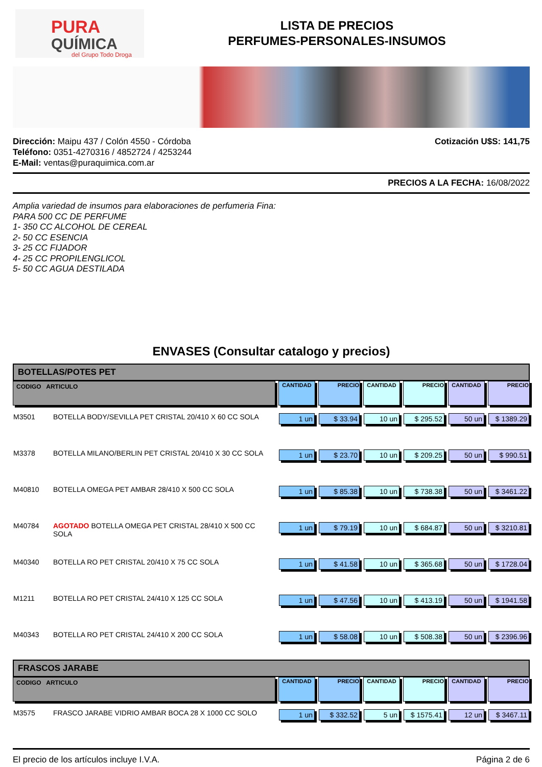PURA
QUÍMICA
del Grupo Todo Droga
LISTA DE PRECIOS
PERFUMES-PERSONALES-INSUMOS
Dirección: Maipu 437 / Colón 4550 - Córdoba
Teléfono: 0351-4270316 / 4852724 / 4253244
E-Mail: ventas@puraquimica.com.ar
Cotización U$S: 141,75
PRECIOS A LA FECHA: 16/08/2022
Amplia variedad de insumos para elaboraciones de perfumeria Fina:
PARA 500 CC DE PERFUME
1- 350 CC ALCOHOL DE CEREAL
2- 50 CC ESENCIA
3- 25 CC FIJADOR
4- 25 CC PROPILENGLICOL
5- 50 CC AGUA DESTILADA
ENVASES (Consultar catalogo y precios)
BOTELLAS/POTES PET
| CODIGO ARTICULO | | CANTIDAD | PRECIO | CANTIDAD | PRECIO | CANTIDAD | PRECIO |
| --- | --- | --- | --- | --- | --- | --- | --- |
| M3501 | BOTELLA BODY/SEVILLA PET CRISTAL 20/410 X 60 CC SOLA | 1 un | $ 33.94 | 10 un | $ 295.52 | 50 un | $ 1389.29 |
| M3378 | BOTELLA MILANO/BERLIN PET CRISTAL 20/410 X 30 CC SOLA | 1 un | $ 23.70 | 10 un | $ 209.25 | 50 un | $ 990.51 |
| M40810 | BOTELLA OMEGA PET AMBAR 28/410 X 500 CC SOLA | 1 un | $ 85.38 | 10 un | $ 738.38 | 50 un | $ 3461.22 |
| M40784 | AGOTADO BOTELLA OMEGA PET CRISTAL 28/410 X 500 CC SOLA | 1 un | $ 79.19 | 10 un | $ 684.87 | 50 un | $ 3210.81 |
| M40340 | BOTELLA RO PET CRISTAL 20/410 X 75 CC SOLA | 1 un | $ 41.58 | 10 un | $ 365.68 | 50 un | $ 1728.04 |
| M1211 | BOTELLA RO PET CRISTAL 24/410 X 125 CC SOLA | 1 un | $ 47.56 | 10 un | $ 413.19 | 50 un | $ 1941.58 |
| M40343 | BOTELLA RO PET CRISTAL 24/410 X 200 CC SOLA | 1 un | $ 58.08 | 10 un | $ 508.38 | 50 un | $ 2396.96 |
FRASCOS JARABE
| CODIGO ARTICULO | | CANTIDAD | PRECIO | CANTIDAD | PRECIO | CANTIDAD | PRECIO |
| --- | --- | --- | --- | --- | --- | --- | --- |
| M3575 | FRASCO JARABE VIDRIO AMBAR BOCA 28 X 1000 CC SOLO | 1 un | $ 332.52 | 5 un | $ 1575.41 | 12 un | $ 3467.11 |
El precio de los artículos incluye I.V.A. Página 2 de 6